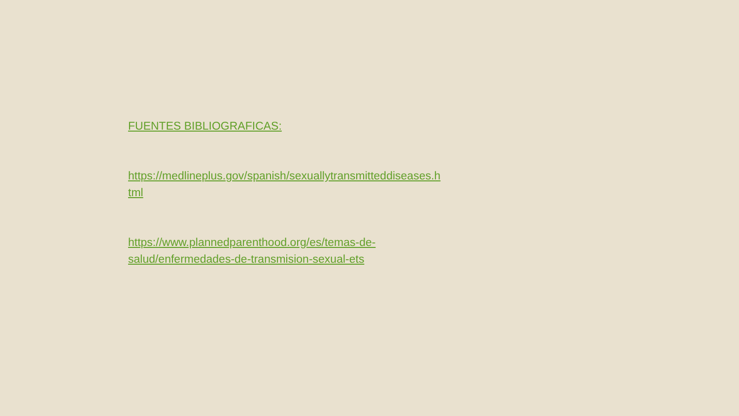FUENTES BIBLIOGRAFICAS:
https://medlineplus.gov/spanish/sexuallytransmitteddiseases.h
tml
https://www.plannedparenthood.org/es/temas-de-
salud/enfermedades-de-transmision-sexual-ets